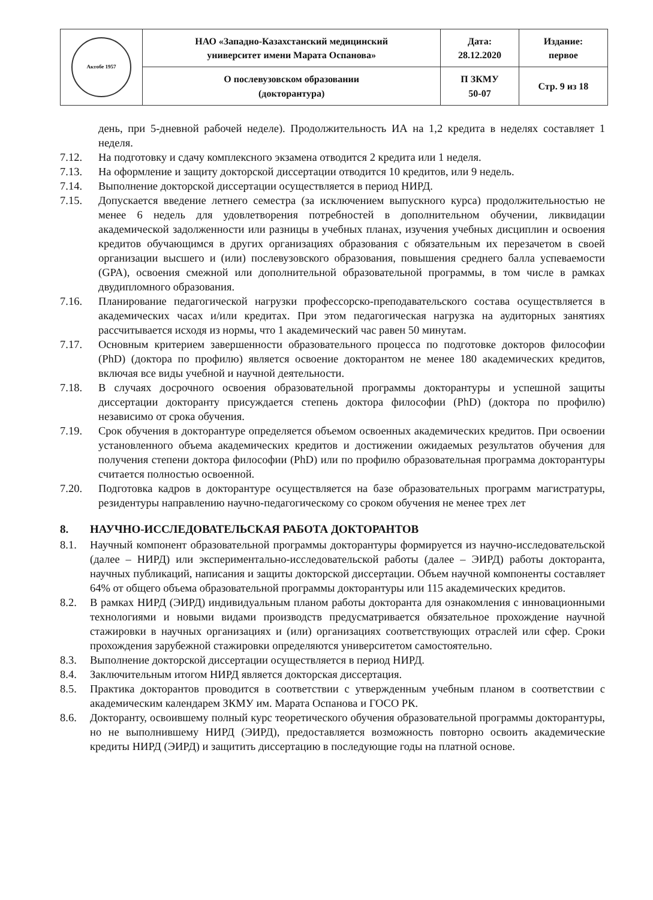| Актобе 1957 | НАО «Западно-Казахстанский медицинский университет имени Марата Оспанова» | Дата: 28.12.2020 | Издание: первое |
| | О послевузовском образовании (докторантура) | П ЗКМУ 50-07 | Стр. 9 из 18 |
день, при 5-дневной рабочей неделе). Продолжительность ИА на 1,2 кредита в неделях составляет 1 неделя.
7.12. На подготовку и сдачу комплексного экзамена отводится 2 кредита или 1 неделя.
7.13. На оформление и защиту докторской диссертации отводится 10 кредитов, или 9 недель.
7.14. Выполнение докторской диссертации осуществляется в период НИРД.
7.15. Допускается введение летнего семестра (за исключением выпускного курса) продолжительностью не менее 6 недель для удовлетворения потребностей в дополнительном обучении, ликвидации академической задолженности или разницы в учебных планах, изучения учебных дисциплин и освоения кредитов обучающимся в других организациях образования с обязательным их перезачетом в своей организации высшего и (или) послевузовского образования, повышения среднего балла успеваемости (GPA), освоения смежной или дополнительной образовательной программы, в том числе в рамках двудипломного образования.
7.16. Планирование педагогической нагрузки профессорско-преподавательского состава осуществляется в академических часах и/или кредитах. При этом педагогическая нагрузка на аудиторных занятиях рассчитывается исходя из нормы, что 1 академический час равен 50 минутам.
7.17. Основным критерием завершенности образовательного процесса по подготовке докторов философии (PhD) (доктора по профилю) является освоение докторантом не менее 180 академических кредитов, включая все виды учебной и научной деятельности.
7.18. В случаях досрочного освоения образовательной программы докторантуры и успешной защиты диссертации докторанту присуждается степень доктора философии (PhD) (доктора по профилю) независимо от срока обучения.
7.19. Срок обучения в докторантуре определяется объемом освоенных академических кредитов. При освоении установленного объема академических кредитов и достижении ожидаемых результатов обучения для получения степени доктора философии (PhD) или по профилю образовательная программа докторантуры считается полностью освоенной.
7.20. Подготовка кадров в докторантуре осуществляется на базе образовательных программ магистратуры, резидентуры направлению научно-педагогическому со сроком обучения не менее трех лет
8. НАУЧНО-ИССЛЕДОВАТЕЛЬСКАЯ РАБОТА ДОКТОРАНТОВ
8.1. Научный компонент образовательной программы докторантуры формируется из научно-исследовательской (далее – НИРД) или экспериментально-исследовательской работы (далее – ЭИРД) работы докторанта, научных публикаций, написания и защиты докторской диссертации. Объем научной компоненты составляет 64% от общего объема образовательной программы докторантуры или 115 академических кредитов.
8.2. В рамках НИРД (ЭИРД) индивидуальным планом работы докторанта для ознакомления с инновационными технологиями и новыми видами производств предусматривается обязательное прохождение научной стажировки в научных организациях и (или) организациях соответствующих отраслей или сфер. Сроки прохождения зарубежной стажировки определяются университетом самостоятельно.
8.3. Выполнение докторской диссертации осуществляется в период НИРД.
8.4. Заключительным итогом НИРД является докторская диссертация.
8.5. Практика докторантов проводится в соответствии с утвержденным учебным планом в соответствии с академическим календарем ЗКМУ им. Марата Оспанова и ГОСО РК.
8.6. Докторанту, освоившему полный курс теоретического обучения образовательной программы докторантуры, но не выполнившему НИРД (ЭИРД), предоставляется возможность повторно освоить академические кредиты НИРД (ЭИРД) и защитить диссертацию в последующие годы на платной основе.